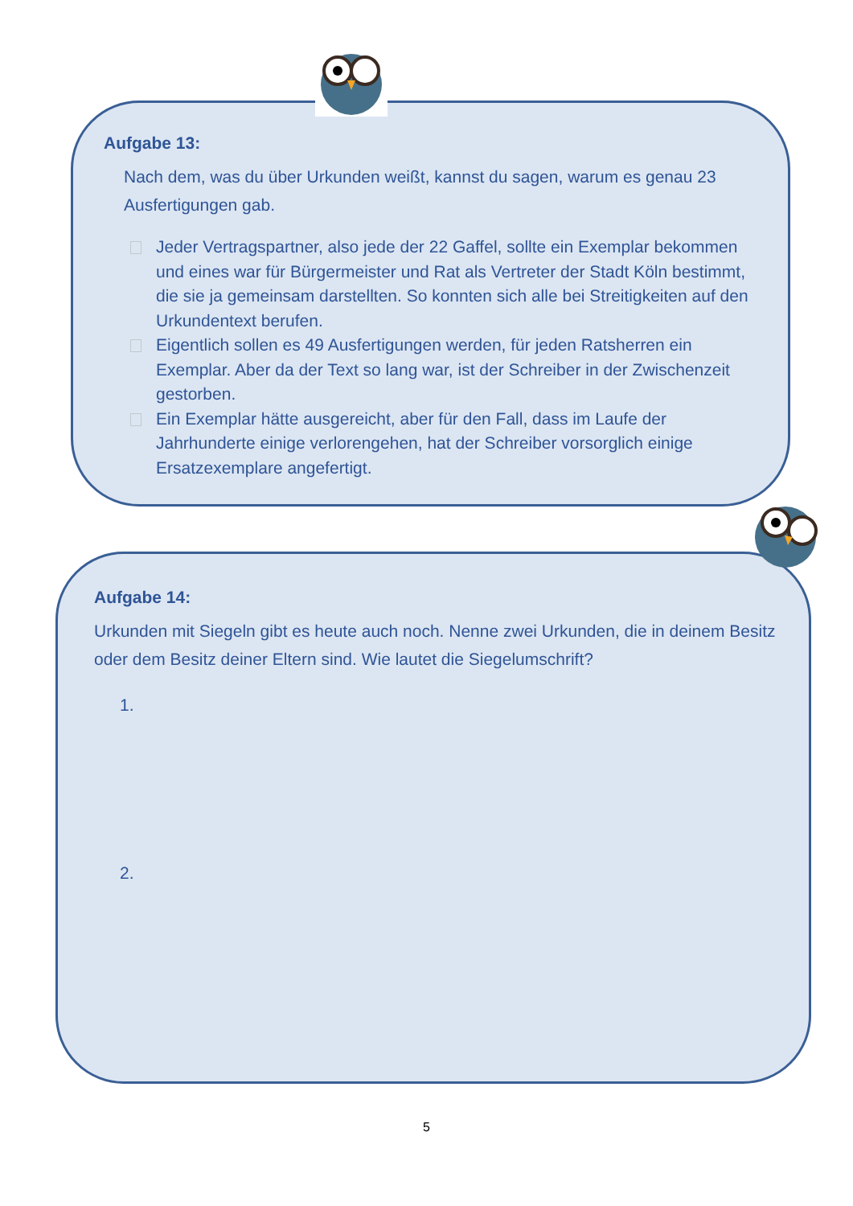Aufgabe 13:
Nach dem, was du über Urkunden weißt, kannst du sagen, warum es genau 23 Ausfertigungen gab.
Jeder Vertragspartner, also jede der 22 Gaffel, sollte ein Exemplar bekommen und eines war für Bürgermeister und Rat als Vertreter der Stadt Köln bestimmt, die sie ja gemeinsam darstellten. So konnten sich alle bei Streitigkeiten auf den Urkundentext berufen.
Eigentlich sollen es 49 Ausfertigungen werden, für jeden Ratsherren ein Exemplar. Aber da der Text so lang war, ist der Schreiber in der Zwischenzeit gestorben.
Ein Exemplar hätte ausgereicht, aber für den Fall, dass im Laufe der Jahrhunderte einige verlorengehen, hat der Schreiber vorsorglich einige Ersatzexemplare angefertigt.
Aufgabe 14:
Urkunden mit Siegeln gibt es heute auch noch. Nenne zwei Urkunden, die in deinem Besitz oder dem Besitz deiner Eltern sind. Wie lautet die Siegelumschrift?
1.
2.
5